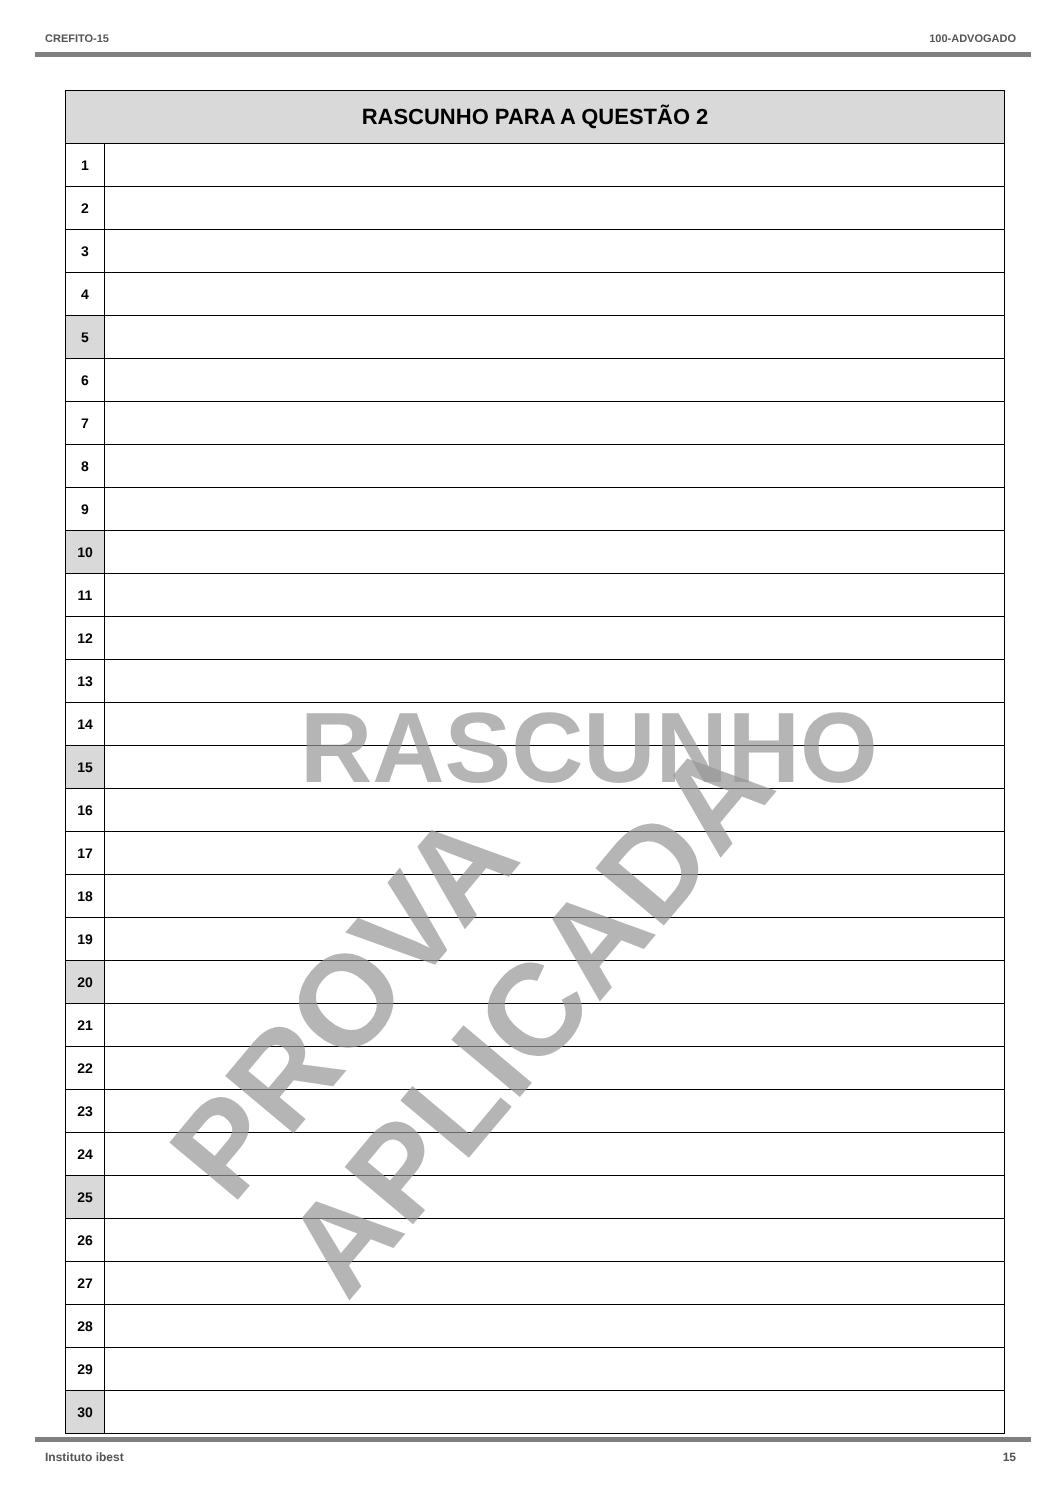CREFITO-15 100-ADVOGADO
| RASCUNHO PARA A QUESTÃO 2 | |
| --- | --- |
| 1 | |
| 2 | |
| 3 | |
| 4 | |
| 5 | |
| 6 | |
| 7 | |
| 8 | |
| 9 | |
| 10 | |
| 11 | |
| 12 | |
| 13 | |
| 14 | |
| 15 | |
| 16 | |
| 17 | |
| 18 | |
| 19 | |
| 20 | |
| 21 | |
| 22 | |
| 23 | |
| 24 | |
| 25 | |
| 26 | |
| 27 | |
| 28 | |
| 29 | |
| 30 | |
RASCUNHO
PROVA APLICADA
Instituto ibest 15